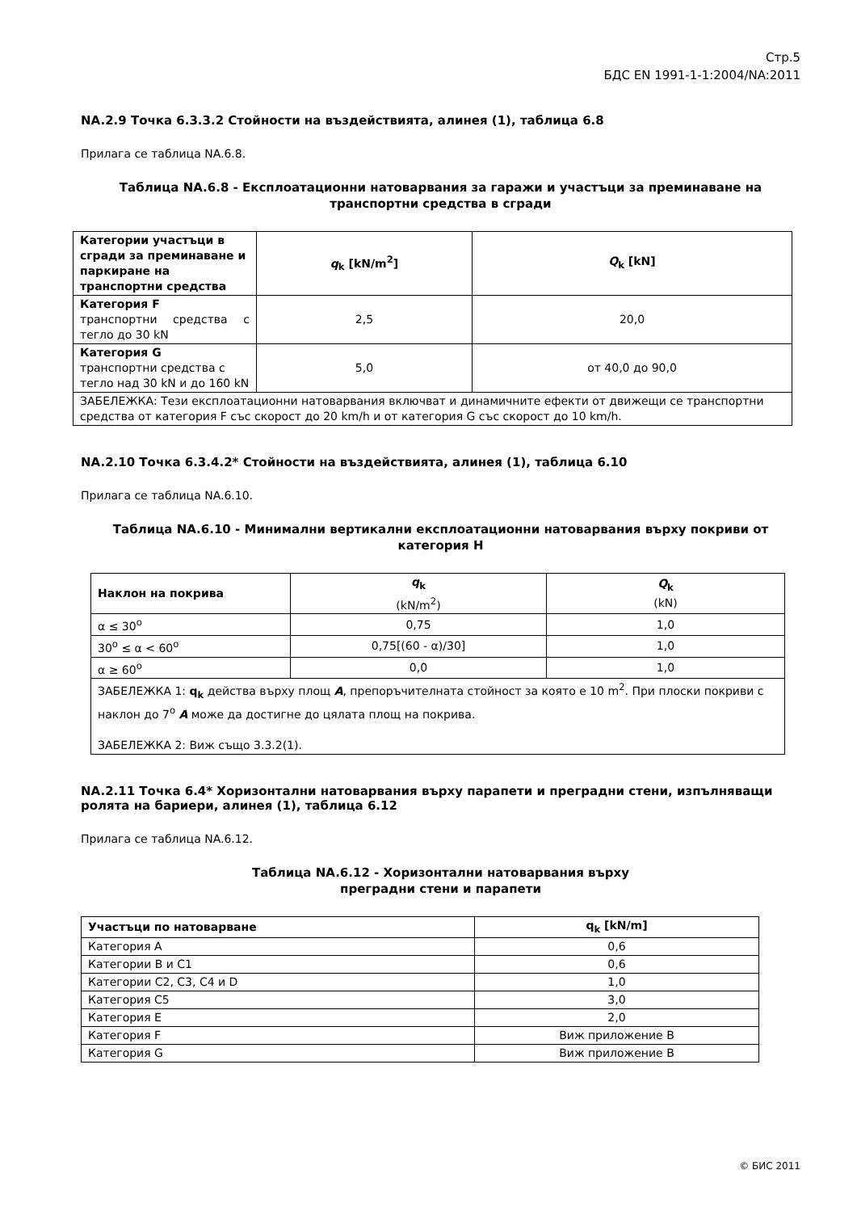Стр.5
БДС EN 1991-1-1:2004/NA:2011
NA.2.9 Точка 6.3.3.2 Стойности на въздействията, алинея (1), таблица 6.8
Прилага се таблица NA.6.8.
Таблица NA.6.8 - Експлоатационни натоварвания за гаражи и участъци за преминаване на транспортни средства в сгради
| Категории участъци в сгради за преминаване и паркиране на транспортни средства | q<sub>k</sub> [kN/m<sup>2</sup>] | Q<sub>k</sub> [kN] |
| --- | --- | --- |
| Категория F транспортни средства с тегло до 30 kN | 2,5 | 20,0 |
| Категория G транспортни средства с тегло над 30 kN и до 160 kN | 5,0 | от 40,0 до 90,0 |
| ЗАБЕЛЕЖКА: Тези експлоатационни натоварвания включват и динамичните ефекти от движещи се транспортни средства от категория F със скорост до 20 km/h и от категория G със скорост до 10 km/h. | | |
NA.2.10 Точка 6.3.4.2* Стойности на въздействията, алинея (1), таблица 6.10
Прилага се таблица NA.6.10.
Таблица NA.6.10 - Минимални вертикални експлоатационни натоварвания върху покриви от категория H
| Наклон на покрива | q<sub>k</sub> (kN/m<sup>2</sup>) | Q<sub>k</sub> (kN) |
| --- | --- | --- |
| α ≤ 30<sup>o</sup> | 0,75 | 1,0 |
| 30<sup>o</sup> ≤ α < 60<sup>o</sup> | 0,75[(60 - α)/30] | 1,0 |
| α ≥ 60<sup>o</sup> | 0,0 | 1,0 |
| ЗАБЕЛЕЖКА 1: q<sub>k</sub> действа върху площ A , препоръчителната стойност за която е 10 m<sup>2</sup>. При плоски покриви с наклон до 7<sup>o</sup> A може да достигне до цялата площ на покрива. ЗАБЕЛЕЖКА 2: Виж също 3.3.2(1). | | |
NA.2.11 Точка 6.4* Хоризонтални натоварвания върху парапети и преградни стени, изпълняващи ролята на бариери, алинея (1), таблица 6.12
Прилага се таблица NA.6.12.
Таблица NA.6.12 - Хоризонтални натоварвания върху
преградни стени и парапети
| Участъци по натоварване | q<sub>k</sub> [kN/m] |
| --- | --- |
| Категория A | 0,6 |
| Категории B и C1 | 0,6 |
| Категории C2, C3, C4 и D | 1,0 |
| Категория C5 | 3,0 |
| Категория E | 2,0 |
| Категория F | Виж приложение B |
| Категория G | Виж приложение B |
© БИС 2011